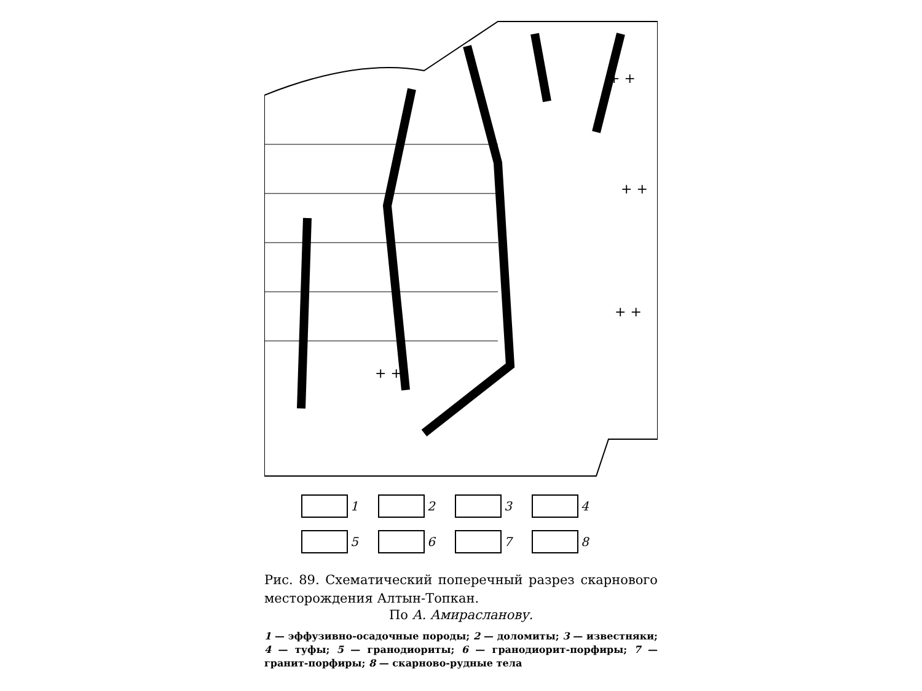+ +
+ +
+ +
+ +
1
2
3
4
5
6
7
8
Рис. 89. Схематический поперечный разрез скарнового месторождения Алтын-Топкан.
По А. Амирасланову.
1 — эффузивно-осадочные породы; 2 — доломиты; 3 — известняки; 4 — туфы; 5 — гранодиориты; 6 — гранодиорит-порфиры; 7 — гранит-порфиры; 8 — скарново-рудные тела